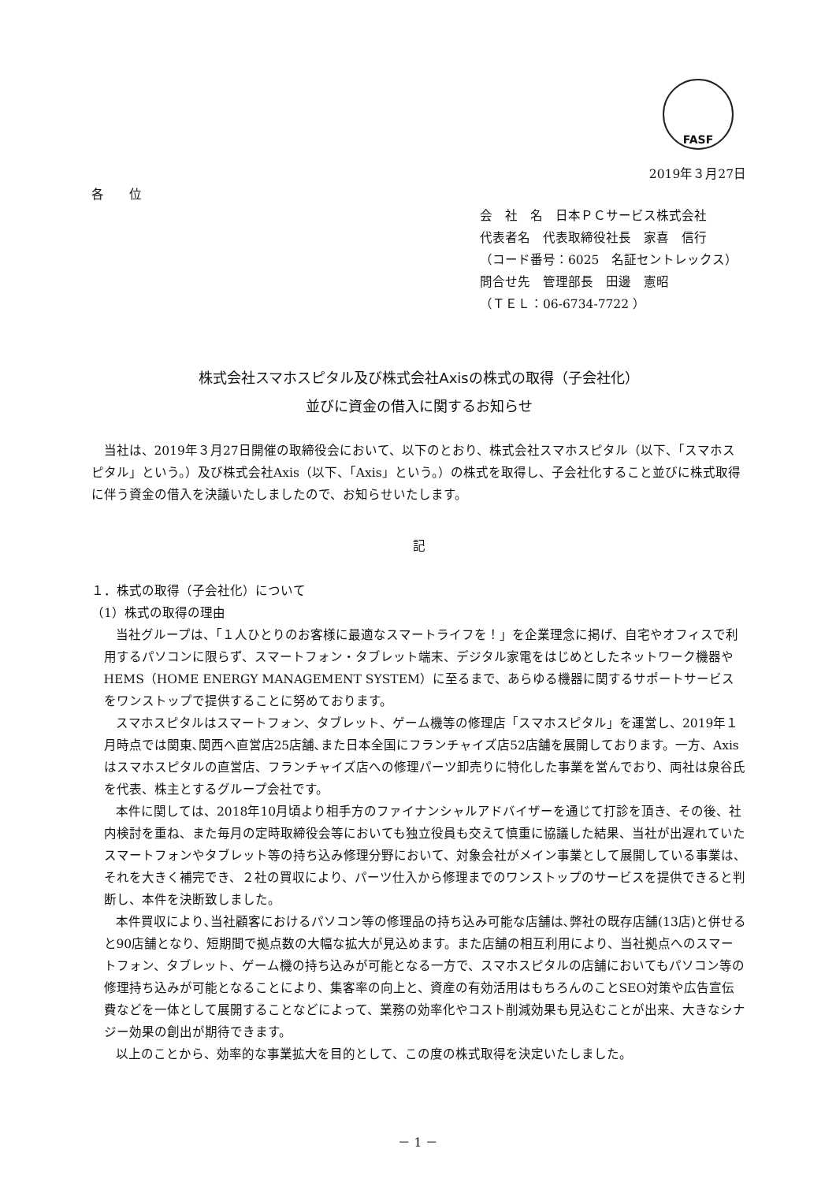FASF
2019年３月27日
各　　位
会　社　名　日本ＰＣサービス株式会社
代表者名　代表取締役社長　家喜　信行
（コード番号：6025　名証セントレックス）
問合せ先　管理部長　田邊　憲昭
（ＴＥＬ：06-6734-7722 ）
株式会社スマホスピタル及び株式会社Axisの株式の取得（子会社化）
並びに資金の借入に関するお知らせ
当社は、2019年３月27日開催の取締役会において、以下のとおり、株式会社スマホスピタル（以下、「スマホスピタル」という。）及び株式会社Axis（以下、「Axis」という。）の株式を取得し、子会社化すること並びに株式取得に伴う資金の借入を決議いたしましたので、お知らせいたします。
記
１．株式の取得（子会社化）について
（1）株式の取得の理由
当社グループは、「１人ひとりのお客様に最適なスマートライフを！」を企業理念に掲げ、自宅やオフィスで利用するパソコンに限らず、スマートフォン・タブレット端末、デジタル家電をはじめとしたネットワーク機器やHEMS（HOME ENERGY MANAGEMENT SYSTEM）に至るまで、あらゆる機器に関するサポートサービスをワンストップで提供することに努めております。
スマホスピタルはスマートフォン、タブレット、ゲーム機等の修理店「スマホスピタル」を運営し、2019年１月時点では関東､関西へ直営店25店舗､また日本全国にフランチャイズ店52店舗を展開しております。一方、Axisはスマホスピタルの直営店、フランチャイズ店への修理パーツ卸売りに特化した事業を営んでおり、両社は泉谷氏を代表、株主とするグループ会社です。
本件に関しては、2018年10月頃より相手方のファイナンシャルアドバイザーを通じて打診を頂き、その後、社内検討を重ね、また毎月の定時取締役会等においても独立役員も交えて慎重に協議した結果、当社が出遅れていたスマートフォンやタブレット等の持ち込み修理分野において、対象会社がメイン事業として展開している事業は、それを大きく補完でき、２社の買収により、パーツ仕入から修理までのワンストップのサービスを提供できると判断し、本件を決断致しました。
本件買収により､当社顧客におけるパソコン等の修理品の持ち込み可能な店舗は､弊社の既存店舗(13店)と併せると90店舗となり、短期間で拠点数の大幅な拡大が見込めます。また店舗の相互利用により、当社拠点へのスマートフォン、タブレット、ゲーム機の持ち込みが可能となる一方で、スマホスピタルの店舗においてもパソコン等の修理持ち込みが可能となることにより、集客率の向上と、資産の有効活用はもちろんのことSEO対策や広告宣伝費などを一体として展開することなどによって、業務の効率化やコスト削減効果も見込むことが出来、大きなシナジー効果の創出が期待できます。
以上のことから、効率的な事業拡大を目的として、この度の株式取得を決定いたしました。
－ 1 －